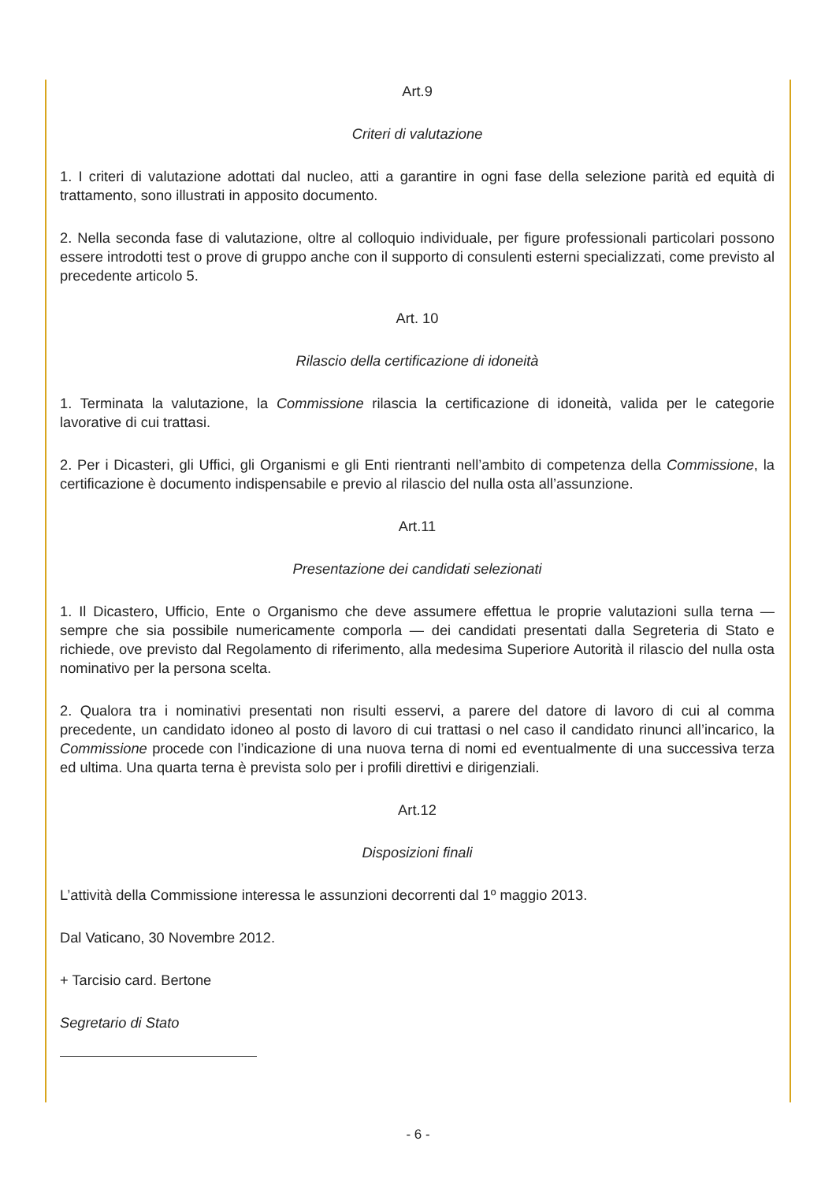Art.9
Criteri di valutazione
1. I criteri di valutazione adottati dal nucleo, atti a garantire in ogni fase della selezione parità ed equità di trattamento, sono illustrati in apposito documento.
2. Nella seconda fase di valutazione, oltre al colloquio individuale, per figure professionali particolari possono essere introdotti test o prove di gruppo anche con il supporto di consulenti esterni specializzati, come previsto al precedente articolo 5.
Art. 10
Rilascio della certificazione di idoneità
1. Terminata la valutazione, la Commissione rilascia la certificazione di idoneità, valida per le categorie lavorative di cui trattasi.
2. Per i Dicasteri, gli Uffici, gli Organismi e gli Enti rientranti nell’ambito di competenza della Commissione, la certificazione è documento indispensabile e previo al rilascio del nulla osta all’assunzione.
Art.11
Presentazione dei candidati selezionati
1. Il Dicastero, Ufficio, Ente o Organismo che deve assumere effettua le proprie valutazioni sulla terna — sempre che sia possibile numericamente comporla — dei candidati presentati dalla Segreteria di Stato e richiede, ove previsto dal Regolamento di riferimento, alla medesima Superiore Autorità il rilascio del nulla osta nominativo per la persona scelta.
2. Qualora tra i nominativi presentati non risulti esservi, a parere del datore di lavoro di cui al comma precedente, un candidato idoneo al posto di lavoro di cui trattasi o nel caso il candidato rinunci all’incarico, la Commissione procede con l’indicazione di una nuova terna di nomi ed eventualmente di una successiva terza ed ultima. Una quarta terna è prevista solo per i profili direttivi e dirigenziali.
Art.12
Disposizioni finali
L’attività della Commissione interessa le assunzioni decorrenti dal 1º maggio 2013.
Dal Vaticano, 30 Novembre 2012.
+ Tarcisio card. Bertone
Segretario di Stato
- 6 -